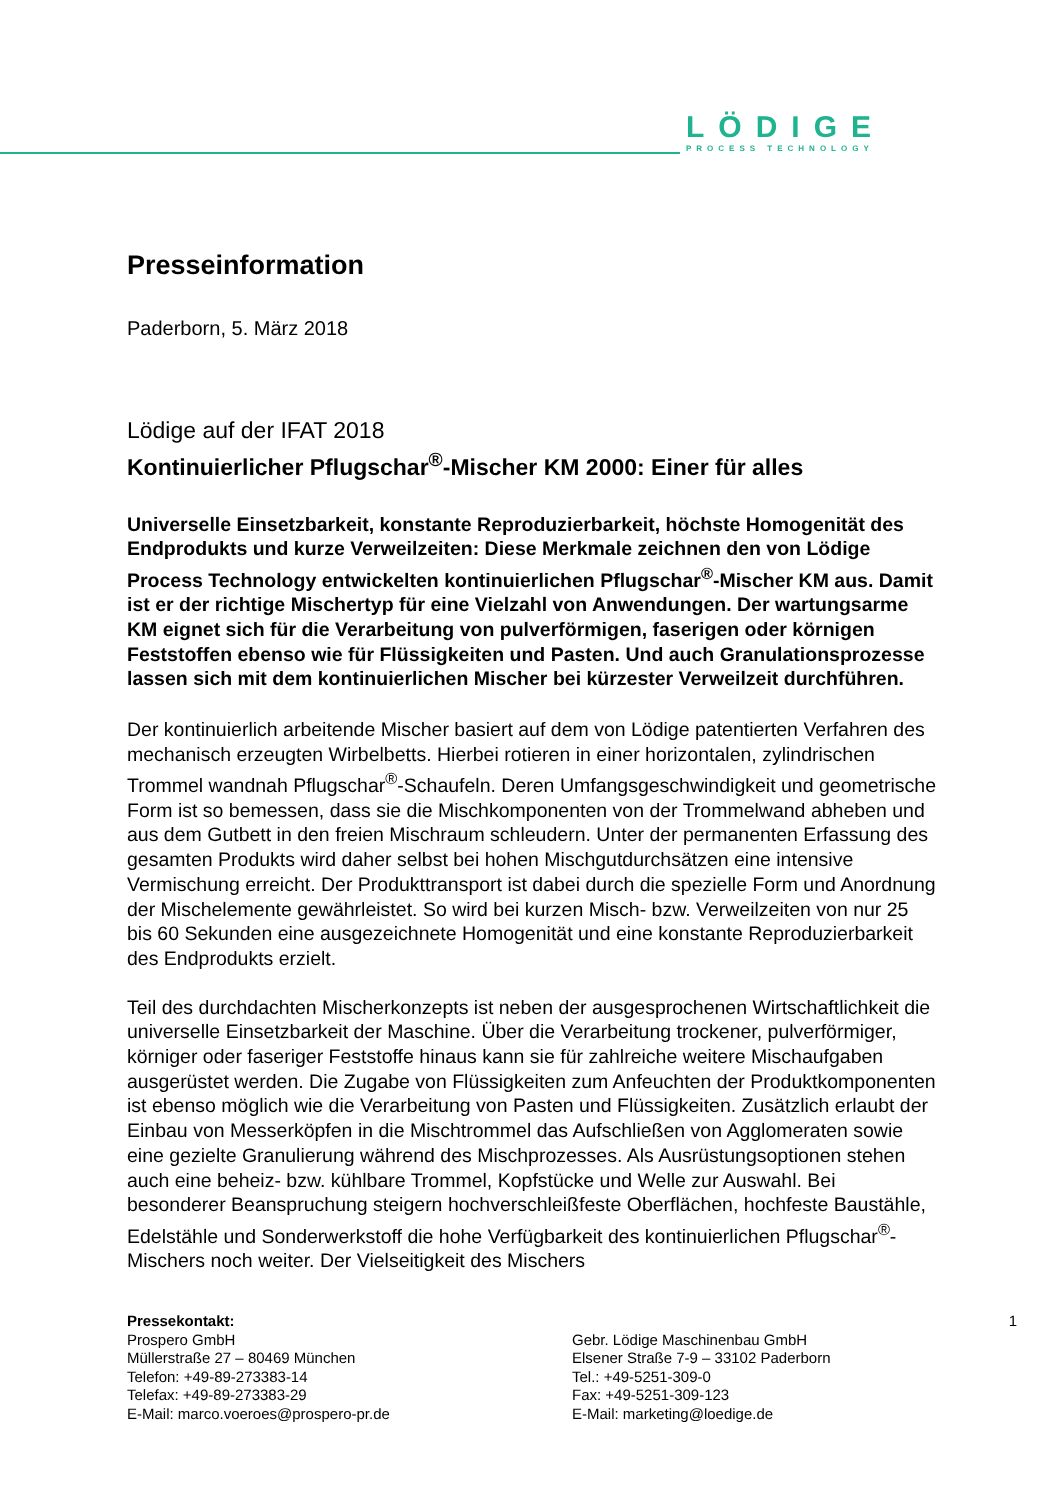LÖDIGE
PROCESS TECHNOLOGY
Presseinformation
Paderborn, 5. März 2018
Lödige auf der IFAT 2018
Kontinuierlicher Pflugschar<sup>®</sup>-Mischer KM 2000: Einer für alles
Universelle Einsetzbarkeit, konstante Reproduzierbarkeit, höchste Homogenität des Endprodukts und kurze Verweilzeiten: Diese Merkmale zeichnen den von Lödige Process Technology entwickelten kontinuierlichen Pflugschar<sup>®</sup>-Mischer KM aus. Damit ist er der richtige Mischertyp für eine Vielzahl von Anwendungen. Der wartungsarme KM eignet sich für die Verarbeitung von pulverförmigen, faserigen oder körnigen Feststoffen ebenso wie für Flüssigkeiten und Pasten. Und auch Granulationsprozesse lassen sich mit dem kontinuierlichen Mischer bei kürzester Verweilzeit durchführen.
Der kontinuierlich arbeitende Mischer basiert auf dem von Lödige patentierten Verfahren des mechanisch erzeugten Wirbelbetts. Hierbei rotieren in einer horizontalen, zylindrischen Trommel wandnah Pflugschar<sup>®</sup>-Schaufeln. Deren Umfangsgeschwindigkeit und geometrische Form ist so bemessen, dass sie die Mischkomponenten von der Trommelwand abheben und aus dem Gutbett in den freien Mischraum schleudern. Unter der permanenten Erfassung des gesamten Produkts wird daher selbst bei hohen Mischgutdurchsätzen eine intensive Vermischung erreicht. Der Produkttransport ist dabei durch die spezielle Form und Anordnung der Mischelemente gewährleistet. So wird bei kurzen Misch- bzw. Verweilzeiten von nur 25 bis 60 Sekunden eine ausgezeichnete Homogenität und eine konstante Reproduzierbarkeit des Endprodukts erzielt.
Teil des durchdachten Mischerkonzepts ist neben der ausgesprochenen Wirtschaftlichkeit die universelle Einsetzbarkeit der Maschine. Über die Verarbeitung trockener, pulverförmiger, körniger oder faseriger Feststoffe hinaus kann sie für zahlreiche weitere Mischaufgaben ausgerüstet werden. Die Zugabe von Flüssigkeiten zum Anfeuchten der Produktkomponenten ist ebenso möglich wie die Verarbeitung von Pasten und Flüssigkeiten. Zusätzlich erlaubt der Einbau von Messerköpfen in die Mischtrommel das Aufschließen von Agglomeraten sowie eine gezielte Granulierung während des Mischprozesses. Als Ausrüstungsoptionen stehen auch eine beheiz- bzw. kühlbare Trommel, Kopfstücke und Welle zur Auswahl. Bei besonderer Beanspruchung steigern hochverschleißfeste Oberflächen, hochfeste Baustähle, Edelstähle und Sonderwerkstoff die hohe Verfügbarkeit des kontinuierlichen Pflugschar<sup>®</sup>-Mischers noch weiter. Der Vielseitigkeit des Mischers
Pressekontakt:
Prospero GmbH
Müllerstraße 27 – 80469 München
Telefon: +49-89-273383-14
Telefax: +49-89-273383-29
E-Mail: marco.voeroes@prospero-pr.de
1
Gebr. Lödige Maschinenbau GmbH
Elsener Straße 7-9 – 33102 Paderborn
Tel.: +49-5251-309-0
Fax: +49-5251-309-123
E-Mail: marketing@loedige.de